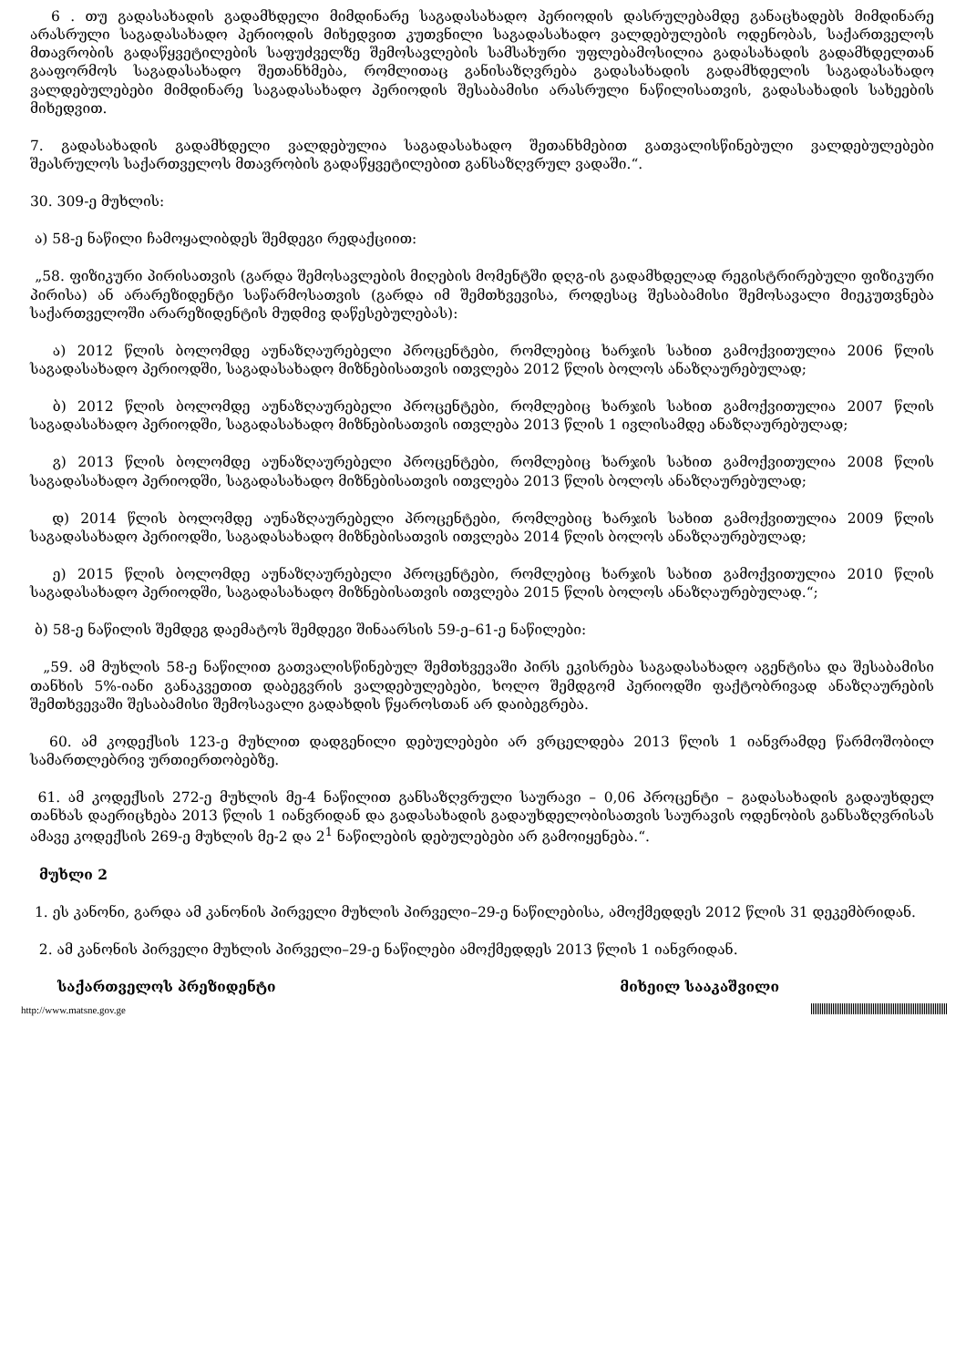6 . თუ გადასახადის გადამხდელი მიმდინარე საგადასახადო პერიოდის დასრულებამდე განაცხადებს მიმდინარე არასრული საგადასახადო პერიოდის მიხედვით კუთვნილი საგადასახადო ვალდებულების ოდენობას, საქართველოს მთავრობის გადაწყვეტილების საფუძველზე შემოსავლების სამსახური უფლებამოსილია გადასახადის გადამხდელთან გააფორმოს საგადასახადო შეთანხმება, რომლითაც განისაზღვრება გადასახადის გადამხდელის საგადასახადო ვალდებულებები მიმდინარე საგადასახადო პერიოდის შესაბამისი არასრული ნაწილისათვის, გადასახადის სახეების მიხედვით.
7. გადასახადის გადამხდელი ვალდებულია საგადასახადო შეთანხმებით გათვალისწინებული ვალდებულებები შეასრულოს საქართველოს მთავრობის გადაწყვეტილებით განსაზღვრულ ვადაში.“.
30. 309-ე მუხლის:
ა) 58-ე ნაწილი ჩამოყალიბდეს შემდეგი რედაქციით:
„58. ფიზიკური პირისათვის (გარდა შემოსავლების მიღების მომენტში დღგ-ის გადამხდელად რეგისტრირებული ფიზიკური პირისა) ან არარეზიდენტი საწარმოსათვის (გარდა იმ შემთხვევისა, როდესაც შესაბამისი შემოსავალი მიეკუთვნება საქართველოში არარეზიდენტის მუდმივ დაწესებულებას):
ა) 2012 წლის ბოლომდე აუნაზღაურებელი პროცენტები, რომლებიც ხარჯის სახით გამოქვითულია 2006 წლის საგადასახადო პერიოდში, საგადასახადო მიზნებისათვის ითვლება 2012 წლის ბოლოს ანაზღაურებულად;
ბ) 2012 წლის ბოლომდე აუნაზღაურებელი პროცენტები, რომლებიც ხარჯის სახით გამოქვითულია 2007 წლის საგადასახადო პერიოდში, საგადასახადო მიზნებისათვის ითვლება 2013 წლის 1 ივლისამდე ანაზღაურებულად;
გ) 2013 წლის ბოლომდე აუნაზღაურებელი პროცენტები, რომლებიც ხარჯის სახით გამოქვითულია 2008 წლის საგადასახადო პერიოდში, საგადასახადო მიზნებისათვის ითვლება 2013 წლის ბოლოს ანაზღაურებულად;
დ) 2014 წლის ბოლომდე აუნაზღაურებელი პროცენტები, რომლებიც ხარჯის სახით გამოქვითულია 2009 წლის საგადასახადო პერიოდში, საგადასახადო მიზნებისათვის ითვლება 2014 წლის ბოლოს ანაზღაურებულად;
ე) 2015 წლის ბოლომდე აუნაზღაურებელი პროცენტები, რომლებიც ხარჯის სახით გამოქვითულია 2010 წლის საგადასახადო პერიოდში, საგადასახადო მიზნებისათვის ითვლება 2015 წლის ბოლოს ანაზღაურებულად.“;
ბ) 58-ე ნაწილის შემდეგ დაემატოს შემდეგი შინაარსის 59-ე–61-ე ნაწილები:
„59. ამ მუხლის 58-ე ნაწილით გათვალისწინებულ შემთხვევაში პირს ეკისრება საგადასახადო აგენტისა და შესაბამისი თანხის 5%-იანი განაკვეთით დაბეგვრის ვალდებულებები, ხოლო შემდგომ პერიოდში ფაქტობრივად ანაზღაურების შემთხვევაში შესაბამისი შემოსავალი გადახდის წყაროსთან არ დაიბეგრება.
60. ამ კოდექსის 123-ე მუხლით დადგენილი დებულებები არ ვრცელდება 2013 წლის 1 იანვრამდე წარმოშობილ სამართლებრივ ურთიერთობებზე.
61. ამ კოდექსის 272-ე მუხლის მე-4 ნაწილით განსაზღვრული საურავი – 0,06 პროცენტი – გადასახადის გადაუხდელ თანხას დაერიცხება 2013 წლის 1 იანვრიდან და გადასახადის გადაუხდელობისათვის საურავის ოდენობის განსაზღვრისას ამავე კოდექსის 269-ე მუხლის მე-2 და 2<sup>1</sup> ნაწილების დებულებები არ გამოიყენება.“.
მუხლი 2
1. ეს კანონი, გარდა ამ კანონის პირველი მუხლის პირველი–29-ე ნაწილებისა, ამოქმედდეს 2012 წლის 31 დეკემბრიდან.
2. ამ კანონის პირველი მუხლის პირველი–29-ე ნაწილები ამოქმედდეს 2013 წლის 1 იანვრიდან.
საქართველოს პრეზიდენტი მიხეილ სააკაშვილი
http://www.matsne.gov.ge